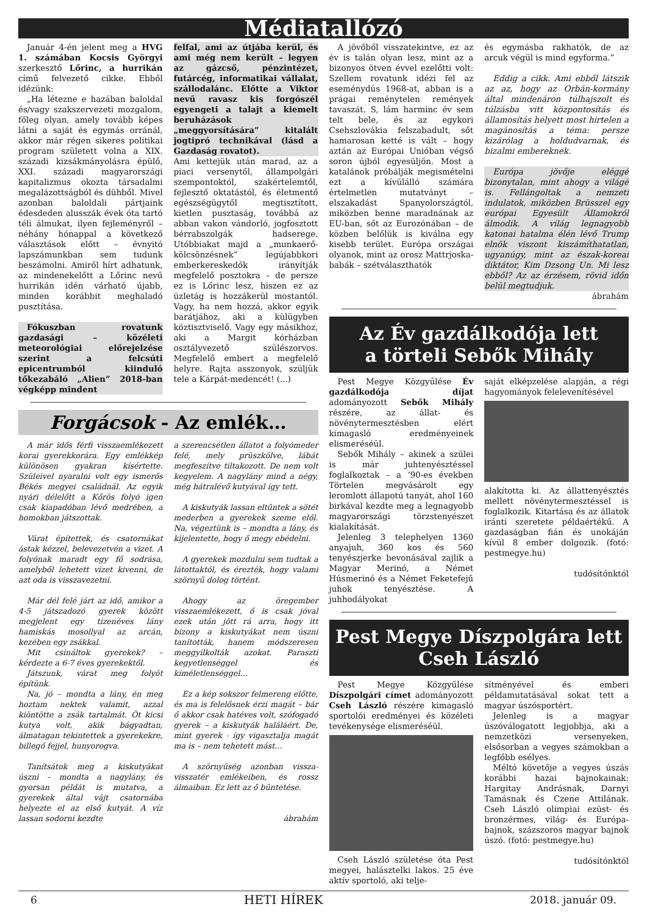Médiatallózó
Január 4-én jelent meg a HVG 1. számában Kocsis Györgyi szerkesztő Lőrinc, a hurrikán című felvezető cikke. Ebből idézünk:
„Ha létezne e hazában baloldal és/vagy szakszervezeti mozgalom, főleg olyan, amely tovább képes látni a saját és egymás orránál, akkor már régen sikeres politikai program született volna a XIX. századi kizsákmányolásra épülő, XXI. századi magyarországi kapitalizmus okozta társadalmi megalázottságból és dühből. Mivel azonban baloldali pártjaink édesdeden alusszák évek óta tartó téli álmukat, ilyen fejleményről – néhány hónappal a következő választások előtt – évnyitó lapszámunkban sem tudunk beszámolni. Amiről hírt adhatunk, az mindenekelőtt a Lőrinc nevű hurrikán idén várható újabb, minden korábbit meghaladó pusztítása.
Fókuszban rovatunk gazdasági – közéleti meteorológiai előrejelzése szerint a felcsúti epicentrumból kiinduló tőkezabáló „Alien” 2018-ban végképp mindent
felfal, ami az útjába kerül, és ami még nem került – legyen az gázcső, pénzintézet, futárcég, informatikai vállalat, szállodalánc. Előtte a Viktor nevű ravasz kis forgószél egyengeti a talajt a kiemelt beruházások „meggyorsítására” kitalált jogtipró technikával (lásd a Gazdaság rovatot).
Ami kettejük után marad, az a piaci versenytől, állampolgári szempontoktól, szakértelemtől, fejlesztő oktatástól, és életmentő egészségügytől megtisztított, kietlen pusztaság, továbbá az abban vakon vándorló, jogfosztott bérrabszolgák hadserege. Utóbbiakat majd a „munkaerő-kölcsönzésnek” legújabbkori emberkereskedők irányítják megfelelő posztokra – de persze ez is Lőrinc lesz, hiszen ez az üzletág is hozzákerül mostantól. Vagy, ha nem hozzá, akkor egyik barátjához, aki a külügyben köztisztviselő. Vagy egy másikhoz, aki a Margit kórházban osztályvezető szülészorvos. Megfelelő embert a megfelelő helyre. Rajta asszonyok, szüljük tele a Kárpát-medencét! (...)
Forgácsok - Az emlék…
A már idős férfi visszaemlékezett korai gyerekkorára. Egy emlékkép különösen gyakran kísértette. Szüleivel nyaralni volt egy ismerős Békés megyei családnál. Az egyik nyári délelőtt a Kőrös folyó igen csak kiapadóban lévő medrében, a homokban játszottak.
Várat építettek, és csatornákat ástak kézzel, belevezetvén a vizet. A folyónak maradt egy fő sodrása, amelyből lehetett vizet kivenni, de azt oda is visszavezetni.
Már dél felé járt az idő, amikor a 4-5 játszadozó gyerek között megjelent egy tizenéves lány hamiskás mosollyal az arcán, kezében egy zsákkal.
Mit csináltok gyerekek? – kérdezte a 6-7 éves gyerekektől.
Játszunk, várat meg folyót építünk.
Na, jó – mondta a lány, én meg hoztam nektek valamit, azzal kiöntötte a zsák tartalmát. Öt kicsi kutya volt, akik bágyadtan, álmatagan tekintettek a gyerekekre, billegő fejjel, hunyorogva.
Tanítsátok meg a kiskutyákat úszni – mondta a nagylány, és gyorsan példát is mutatva, a gyerekek által vájt csatornába helyezte el az első kutyát. A víz lassan sodorni kezdte
a szerencsétlen állatot a folyómeder felé, mely prüszkölve, lábát megfeszítve tiltakozott. De nem volt kegyelem. A nagylány mind a négy, még hátralévő kutyával így tett.
A kiskutyák lassan eltűntek a sötét mederben a gyerekek szeme elől. Na, végeztünk is – mondta a lány, és kijelentette, hogy ő megy ebédelni.
A gyerekek mozdulni sem tudtak a látottaktól, és érezték, hogy valami szörnyű dolog történt.
Ahogy az öregember visszaemlékezett, ő is csak jóval ezek után jött rá arra, hogy itt bizony a kiskutyákat nem úszni tanították, hanem módszeresen meggyilkolták azokat. Paraszti kegyetlenséggel és kíméletlenséggel…
Ez a kép sokszor felmereng előtte, és ma is felelősnek érzi magát – bár ő akkor csak hatéves volt, szófogadó gyerek – a kiskutyák haláláért. De, mint gyerek - így vigasztalja magát ma is – nem tehetett mást…
A szörnyűség azonban vissza-visszatér emlékeiben, és rossz álmaiban. Ez lett az ő büntetése.
ábrahám
A jövőből visszatekintve, ez az év is talán olyan lesz, mint az a bizonyos ötven évvel ezelőtti volt: Szellem rovatunk idézi fel az eseménydús 1968-at, abban is a prágai reménytelen remények tavaszát. S, lám harminc év sem telt bele, és az egykori Csehszlovákia felszabadult, sőt hamarosan ketté is vált – hogy aztán az Európai Unióban végső soron újból egyesüljön. Most a katalánok próbálják megismételni ezt a kívülálló számára értelmetlen mutatványt – elszakadást Spanyolországtól, miközben benne maradnának az EU-ban, sőt az Eurozónában – de közben belőlük is kiválna egy kisebb terület. Európa országai olyanok, mint az orosz Mattrjoska-babák – szétválaszthatók
és egymásba rakhatók, de az arcuk végül is mind egyforma.”
Eddig a cikk. Ami ebből látszik az az, hogy az Orbán-kormány által mindenáron túlhajszolt és túlzásba vitt központosítás és államosítás helyett most hirtelen a magánosítás a téma: persze kizárólag a holdudvarnak, és bizalmi embereknek.
Európa jövője eléggé bizonytalan, mint ahogy a világé is. Fellángoltak a nemzeti indulatok, miközben Brüsszel egy európai Egyesült Államokról álmodik. A világ legnagyobb katonai hatalma élén lévő Trump elnök viszont kiszámíthatatlan, ugyanúgy, mint az észak-koreai diktátor, Kim Dzsong Un. Mi lesz ebből? Az az érzésem, rövid időn belül megtudjuk.
ábrahám
Az Év gazdálkodója lett
a törteli Sebők Mihály
Pest Megye Közgyűlése Év gazdálkodója díjat adományozott Sebők Mihály részére, az állat- és növénytermesztésben elért kimagasló eredményeinek elismeréséül.
Sebők Mihály – akinek a szülei is már juhtenyésztéssel foglalkoztak – a ’90-es években Törtelen megvásárolt egy leromlott állapotú tanyát, ahol 160 birkával kezdte meg a legnagyobb magyarországi törzstenyészet kialakítását.
Jelenleg 3 telephelyen 1360 anyajuh, 360 kos és 560 tenyészjerke bevonásával zajlik a Magyar Merinó, a Német Húsmerinó és a Német Feketefejű juhok tenyésztése. A juhhodályokat
saját elképzelése alapján, a régi hagyományok felelevenítésével
alakította ki. Az állattenyésztés mellett növénytermesztéssel is foglalkozik. Kitartása és az állatok iránti szeretete példaértékű. A gazdaságban fián és unokáján kívül 8 ember dolgozik. (fotó: pestmegye.hu)
tudósítónktól
Pest Megye Díszpolgára lett
Cseh László
Pest Megye Közgyűlése Díszpolgári címet adományozott Cseh László részére kimagasló sportolói eredményei és közéleti tevékenysége elismeréséül.
Cseh László születése óta Pest megyei, halásztelki lakos. 25 éve aktív sportoló, aki telje-
sítményével és emberi példamutatásával sokat tett a magyar úszósportért.
Jelenleg is a magyar úszóválogatott legjobbja, aki a nemzetközi versenyeken, elsősorban a vegyes számokban a legfőbb esélyes.
Méltó követője a vegyes úszás korábbi hazai bajnokainak: Hargitay Andrásnak, Darnyi Tamásnak és Czene Attilának. Cseh László olimpiai ezüst- és bronzérmes, világ- és Európa-bajnok, százszoros magyar bajnok úszó. (fotó: pestmegye.hu)
tudósítónktól
6 HETI HÍREK 2018. január 09.